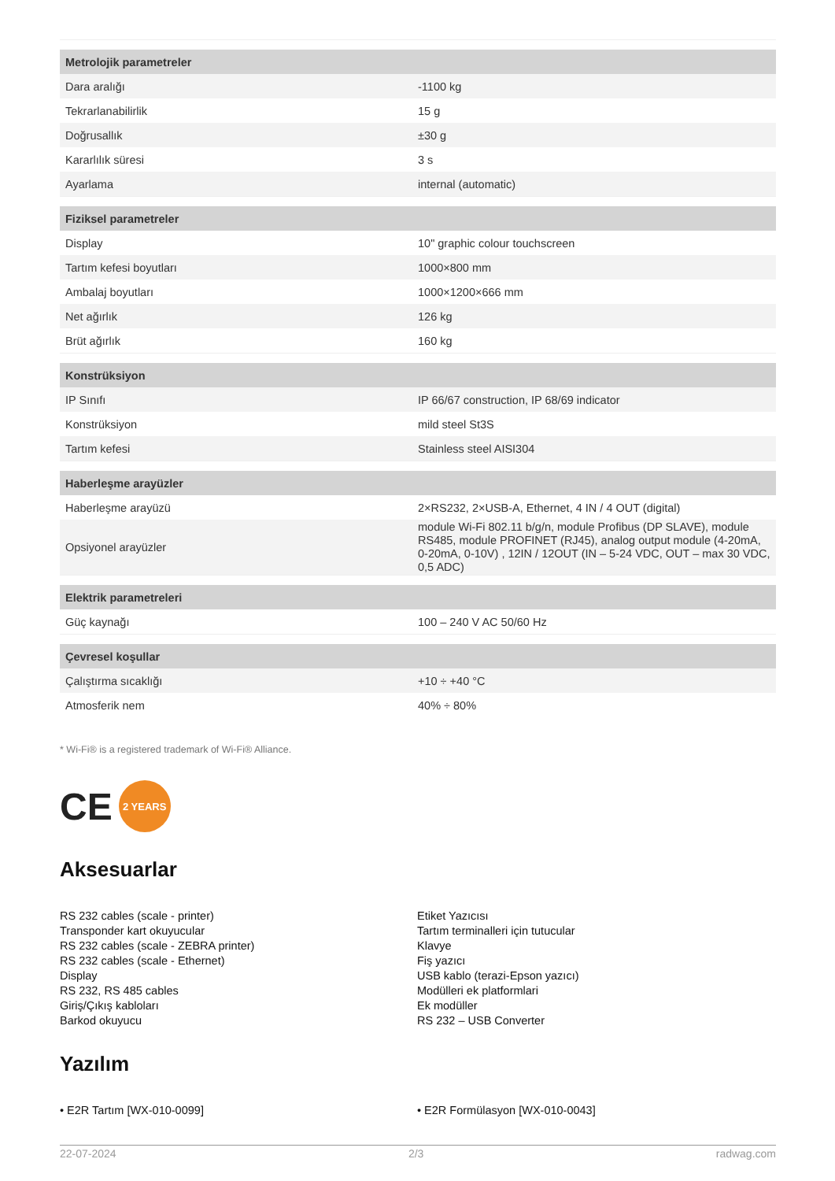| Metrolojik parametreler | |
| --- | --- |
| Dara aralığı | -1100 kg |
| Tekrarlanabilirlik | 15 g |
| Doğrusallık | ±30 g |
| Kararlılık süresi | 3 s |
| Ayarlama | internal (automatic) |
| Fiziksel parametreler | |
| Display | 10" graphic colour touchscreen |
| Tartım kefesi boyutları | 1000×800 mm |
| Ambalaj boyutları | 1000×1200×666 mm |
| Net ağırlık | 126 kg |
| Brüt ağırlık | 160 kg |
| Konstrüksiyon | |
| IP Sınıfı | IP 66/67 construction, IP 68/69 indicator |
| Konstrüksiyon | mild steel St3S |
| Tartım kefesi | Stainless steel AISI304 |
| Haberleşme arayüzler | |
| Haberleşme arayüzü | 2×RS232, 2×USB-A, Ethernet, 4 IN / 4 OUT (digital) |
| Opsiyonel arayüzler | module Wi-Fi 802.11 b/g/n, module Profibus (DP SLAVE), module RS485, module PROFINET (RJ45), analog output module (4-20mA, 0-20mA, 0-10V) , 12IN / 12OUT (IN – 5-24 VDC, OUT – max 30 VDC, 0,5 ADC) |
| Elektrik parametreleri | |
| Güç kaynağı | 100 – 240 V AC 50/60 Hz |
| Çevresel koşullar | |
| Çalıştırma sıcaklığı | +10 ÷ +40 °C |
| Atmosferik nem | 40% ÷ 80% |
* Wi-Fi® is a registered trademark of Wi-Fi® Alliance.
CE 2 YEARS
Aksesuarlar
RS 232 cables (scale - printer)
Transponder kart okuyucular
RS 232 cables (scale - ZEBRA printer)
RS 232 cables (scale - Ethernet)
Display
RS 232, RS 485 cables
Giriş/Çıkış kabloları
Barkod okuyucu
Etiket Yazıcısı
Tartım terminalleri için tutucular
Klavye
Fiş yazıcı
USB kablo (terazi-Epson yazıcı)
Modülleri ek platformlari
Ek modüller
RS 232 – USB Converter
Yazılım
• E2R Tartım [WX-010-0099] • E2R Formülasyon [WX-010-0043]
22-07-2024 2/3 radwag.com